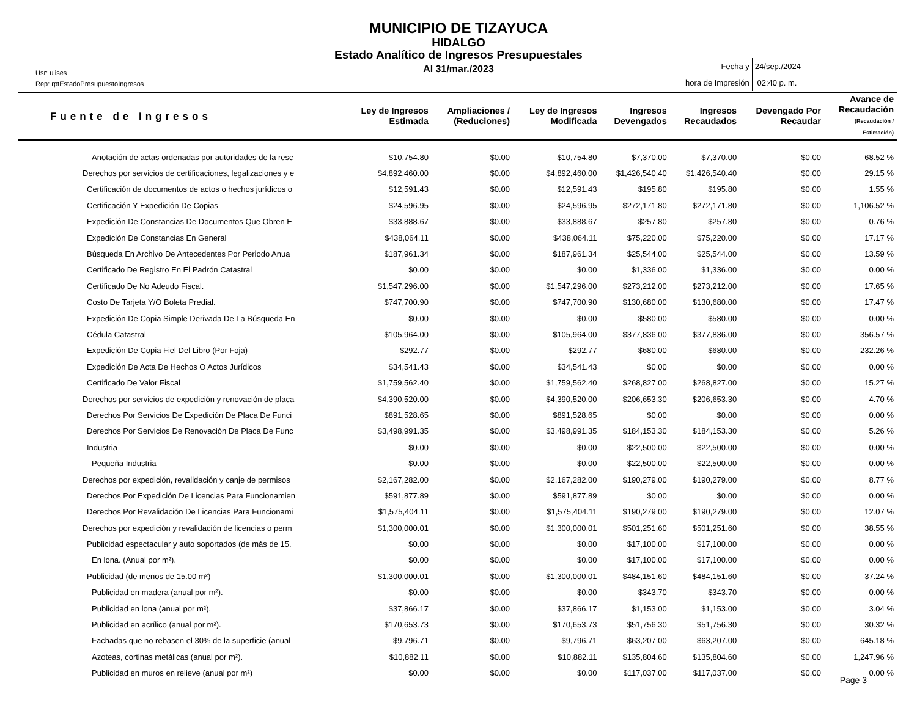MUNICIPIO DE TIZAYUCA
HIDALGO
Estado Analítico de Ingresos Presupuestales
Al 31/mar./2023
Usr: ulises
Rep: rptEstadoPresupuestoIngresos
Fecha y
hora de Impresión
24/sep./2024
02:40 p. m.
| Fuente de Ingresos | Ley de Ingresos Estimada | Ampliaciones / (Reduciones) | Ley de Ingresos Modificada | Ingresos Devengados | Ingresos Recaudados | Devengado Por Recaudar | Avance de Recaudación (Recaudación / Estimación) |
| --- | --- | --- | --- | --- | --- | --- | --- |
| Anotación de actas ordenadas por autoridades de la resc | $10,754.80 | $0.00 | $10,754.80 | $7,370.00 | $7,370.00 | $0.00 | 68.52 % |
| Derechos por servicios de certificaciones, legalizaciones y e | $4,892,460.00 | $0.00 | $4,892,460.00 | $1,426,540.40 | $1,426,540.40 | $0.00 | 29.15 % |
| Certificación de documentos de actos o hechos jurídicos o | $12,591.43 | $0.00 | $12,591.43 | $195.80 | $195.80 | $0.00 | 1.55 % |
| Certificación Y Expedición De Copias | $24,596.95 | $0.00 | $24,596.95 | $272,171.80 | $272,171.80 | $0.00 | 1,106.52 % |
| Expedición De Constancias De Documentos Que Obren E | $33,888.67 | $0.00 | $33,888.67 | $257.80 | $257.80 | $0.00 | 0.76 % |
| Expedición De Constancias En General | $438,064.11 | $0.00 | $438,064.11 | $75,220.00 | $75,220.00 | $0.00 | 17.17 % |
| Búsqueda En Archivo De Antecedentes Por Periodo Anua | $187,961.34 | $0.00 | $187,961.34 | $25,544.00 | $25,544.00 | $0.00 | 13.59 % |
| Certificado De Registro En El Padrón Catastral | $0.00 | $0.00 | $0.00 | $1,336.00 | $1,336.00 | $0.00 | 0.00 % |
| Certificado De No Adeudo Fiscal. | $1,547,296.00 | $0.00 | $1,547,296.00 | $273,212.00 | $273,212.00 | $0.00 | 17.65 % |
| Costo De Tarjeta Y/O Boleta Predial. | $747,700.90 | $0.00 | $747,700.90 | $130,680.00 | $130,680.00 | $0.00 | 17.47 % |
| Expedición De Copia Simple Derivada De La Búsqueda En | $0.00 | $0.00 | $0.00 | $580.00 | $580.00 | $0.00 | 0.00 % |
| Cédula Catastral | $105,964.00 | $0.00 | $105,964.00 | $377,836.00 | $377,836.00 | $0.00 | 356.57 % |
| Expedición De Copia Fiel Del Libro (Por Foja) | $292.77 | $0.00 | $292.77 | $680.00 | $680.00 | $0.00 | 232.26 % |
| Expedición De Acta De Hechos O Actos Jurídicos | $34,541.43 | $0.00 | $34,541.43 | $0.00 | $0.00 | $0.00 | 0.00 % |
| Certificado De Valor Fiscal | $1,759,562.40 | $0.00 | $1,759,562.40 | $268,827.00 | $268,827.00 | $0.00 | 15.27 % |
| Derechos por servicios de expedición y renovación de placa | $4,390,520.00 | $0.00 | $4,390,520.00 | $206,653.30 | $206,653.30 | $0.00 | 4.70 % |
| Derechos Por Servicios De Expedición De Placa De Funci | $891,528.65 | $0.00 | $891,528.65 | $0.00 | $0.00 | $0.00 | 0.00 % |
| Derechos Por Servicios De Renovación De Placa De Func | $3,498,991.35 | $0.00 | $3,498,991.35 | $184,153.30 | $184,153.30 | $0.00 | 5.26 % |
| Industria | $0.00 | $0.00 | $0.00 | $22,500.00 | $22,500.00 | $0.00 | 0.00 % |
| Pequeña Industria | $0.00 | $0.00 | $0.00 | $22,500.00 | $22,500.00 | $0.00 | 0.00 % |
| Derechos por expedición, revalidación y canje de permisos | $2,167,282.00 | $0.00 | $2,167,282.00 | $190,279.00 | $190,279.00 | $0.00 | 8.77 % |
| Derechos Por Expedición De Licencias Para Funcionamien | $591,877.89 | $0.00 | $591,877.89 | $0.00 | $0.00 | $0.00 | 0.00 % |
| Derechos Por Revalidación De Licencias Para Funcionami | $1,575,404.11 | $0.00 | $1,575,404.11 | $190,279.00 | $190,279.00 | $0.00 | 12.07 % |
| Derechos por expedición y revalidación de licencias o perm | $1,300,000.01 | $0.00 | $1,300,000.01 | $501,251.60 | $501,251.60 | $0.00 | 38.55 % |
| Publicidad espectacular y auto soportados (de más de 15. | $0.00 | $0.00 | $0.00 | $17,100.00 | $17,100.00 | $0.00 | 0.00 % |
| En lona. (Anual por m²). | $0.00 | $0.00 | $0.00 | $17,100.00 | $17,100.00 | $0.00 | 0.00 % |
| Publicidad (de menos de 15.00 m²) | $1,300,000.01 | $0.00 | $1,300,000.01 | $484,151.60 | $484,151.60 | $0.00 | 37.24 % |
| Publicidad en madera (anual por m²). | $0.00 | $0.00 | $0.00 | $343.70 | $343.70 | $0.00 | 0.00 % |
| Publicidad en lona (anual por m²). | $37,866.17 | $0.00 | $37,866.17 | $1,153.00 | $1,153.00 | $0.00 | 3.04 % |
| Publicidad en acrílico (anual por m²). | $170,653.73 | $0.00 | $170,653.73 | $51,756.30 | $51,756.30 | $0.00 | 30.32 % |
| Fachadas que no rebasen el 30% de la superficie (anual | $9,796.71 | $0.00 | $9,796.71 | $63,207.00 | $63,207.00 | $0.00 | 645.18 % |
| Azoteas, cortinas metálicas (anual por m²). | $10,882.11 | $0.00 | $10,882.11 | $135,804.60 | $135,804.60 | $0.00 | 1,247.96 % |
| Publicidad en muros en relieve (anual por m²) | $0.00 | $0.00 | $0.00 | $117,037.00 | $117,037.00 | $0.00 | 0.00 % |
Page 3